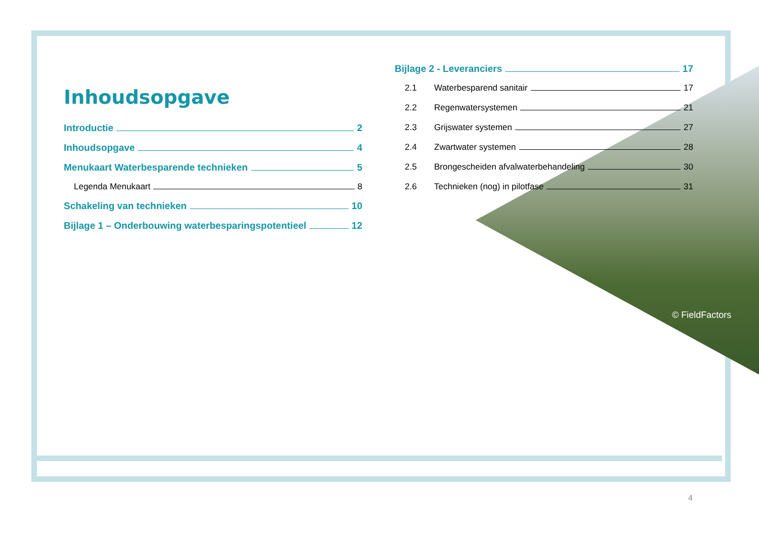Inhoudsopgave
Introductie 2
Inhoudsopgave 4
Menukaart Waterbesparende technieken 5
Legenda Menukaart 8
Schakeling van technieken 10
Bijlage 1 – Onderbouwing waterbesparingspotentieel 12
Bijlage 2 - Leveranciers 17
2.1 Waterbesparend sanitair 17
2.2 Regenwatersystemen 21
2.3 Grijswater systemen 27
2.4 Zwartwater systemen 28
2.5 Brongescheiden afvalwaterbehandeling 30
2.6 Technieken (nog) in pilotfase 31
© FieldFactors
4